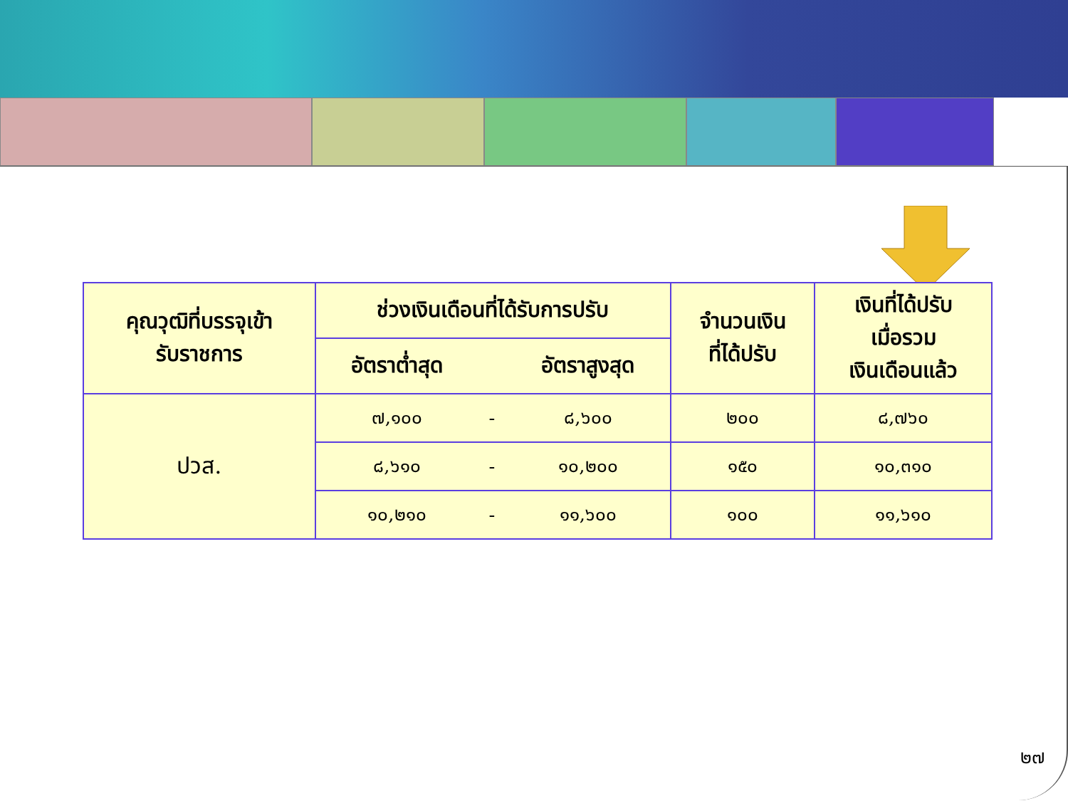| คุณวุฒิที่บรรจุเข้า รับราชการ | ช่วงเงินเดือนที่ได้รับการปรับ | | | จำนวนเงิน ที่ได้ปรับ | เงินที่ได้ปรับ เมื่อรวม เงินเดือนแล้ว |
| --- | --- | --- | --- | --- | --- |
| | อัตราต่ำสุด | | อัตราสูงสุด | | |
| ปวส. | ๗,๑๐๐ | - | ๘,๖๐๐ | ๒๐๐ | ๘,๗๖๐ |
| | ๘,๖๑๐ | - | ๑๐,๒๐๐ | ๑๕๐ | ๑๐,๓๑๐ |
| | ๑๐,๒๑๐ | - | ๑๑,๖๐๐ | ๑๐๐ | ๑๑,๖๑๐ |
๒๗